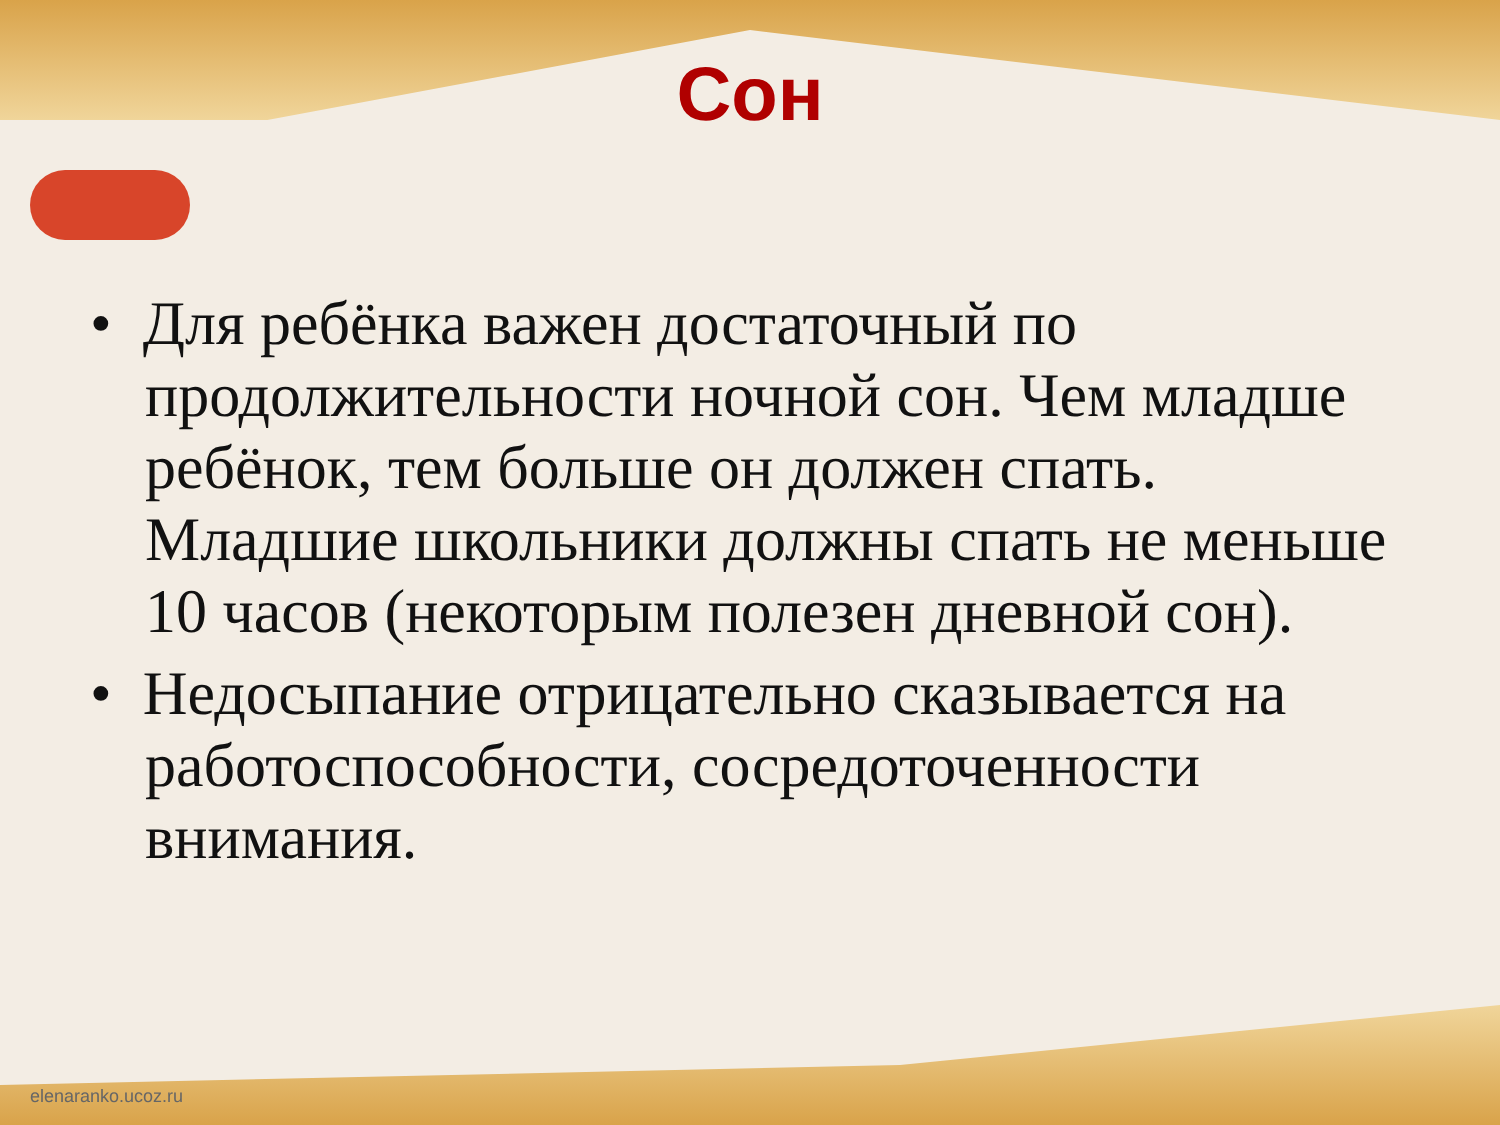Сон
• Для ребёнка важен достаточный по продолжительности ночной сон. Чем младше ребёнок, тем больше он должен спать. Младшие школьники должны спать не меньше 10 часов (некоторым полезен дневной сон).
• Недосыпание отрицательно сказывается на работоспособности, сосредоточенности внимания.
elenaranko.ucoz.ru